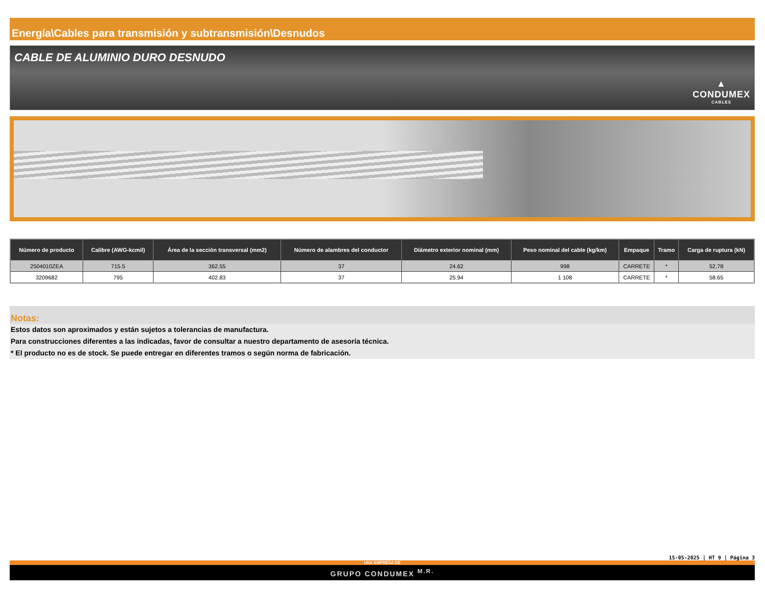Energía\Cables para transmisión y subtransmisión\Desnudos
CABLE DE ALUMINIO DURO DESNUDO
▲
CONDUMEX
CABLES
| Número de producto | Calibre (AWG-kcmil) | Área de la sección transversal (mm2) | Número de alambres del conductor | Diámetro exterior nominal (mm) | Peso nominal del cable (kg/km) | Empaque | Tramo | Carga de ruptura (kN) |
| --- | --- | --- | --- | --- | --- | --- | --- | --- |
| 2504010ZEA | 715.5 | 362.55 | 37 | 24.62 | 998 | CARRETE | * | 52.78 |
| 3209682 | 795 | 402.83 | 37 | 25.94 | 1 108 | CARRETE | * | 58.65 |
Notas:
Estos datos son aproximados y están sujetos a tolerancias de manufactura.
Para construcciones diferentes a las indicadas, favor de consultar a nuestro departamento de asesoría técnica.
* El producto no es de stock. Se puede entregar en diferentes tramos o según norma de fabricación.
15-05-2025 | HT 9 | Página 3
UNA EMPRESA DE
GRUPO CONDUMEX <sup>M.R.</sup>